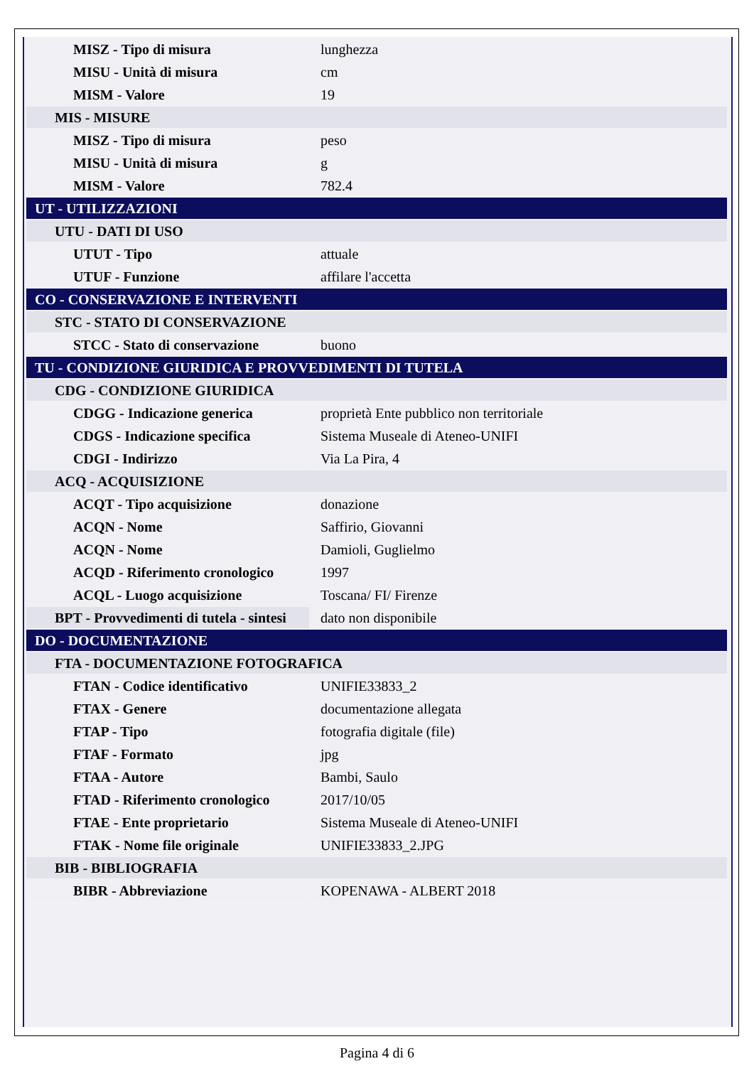| MISZ - Tipo di misura | lunghezza |
| MISU - Unità di misura | cm |
| MISM - Valore | 19 |
| MIS - MISURE | |
| MISZ - Tipo di misura | peso |
| MISU - Unità di misura | g |
| MISM - Valore | 782.4 |
| UT - UTILIZZAZIONI | |
| UTU - DATI DI USO | |
| UTUT - Tipo | attuale |
| UTUF - Funzione | affilare l'accetta |
| CO - CONSERVAZIONE E INTERVENTI | |
| STC - STATO DI CONSERVAZIONE | |
| STCC - Stato di conservazione | buono |
| TU - CONDIZIONE GIURIDICA E PROVVEDIMENTI DI TUTELA | |
| CDG - CONDIZIONE GIURIDICA | |
| CDGG - Indicazione generica | proprietà Ente pubblico non territoriale |
| CDGS - Indicazione specifica | Sistema Museale di Ateneo-UNIFI |
| CDGI - Indirizzo | Via La Pira, 4 |
| ACQ - ACQUISIZIONE | |
| ACQT - Tipo acquisizione | donazione |
| ACQN - Nome | Saffirio, Giovanni |
| ACQN - Nome | Damioli, Guglielmo |
| ACQD - Riferimento cronologico | 1997 |
| ACQL - Luogo acquisizione | Toscana/ FI/ Firenze |
| BPT - Provvedimenti di tutela - sintesi | dato non disponibile |
| DO - DOCUMENTAZIONE | |
| FTA - DOCUMENTAZIONE FOTOGRAFICA | |
| FTAN - Codice identificativo | UNIFIE33833_2 |
| FTAX - Genere | documentazione allegata |
| FTAP - Tipo | fotografia digitale (file) |
| FTAF - Formato | jpg |
| FTAA - Autore | Bambi, Saulo |
| FTAD - Riferimento cronologico | 2017/10/05 |
| FTAE - Ente proprietario | Sistema Museale di Ateneo-UNIFI |
| FTAK - Nome file originale | UNIFIE33833_2.JPG |
| BIB - BIBLIOGRAFIA | |
| BIBR - Abbreviazione | KOPENAWA - ALBERT 2018 |
Pagina 4 di 6